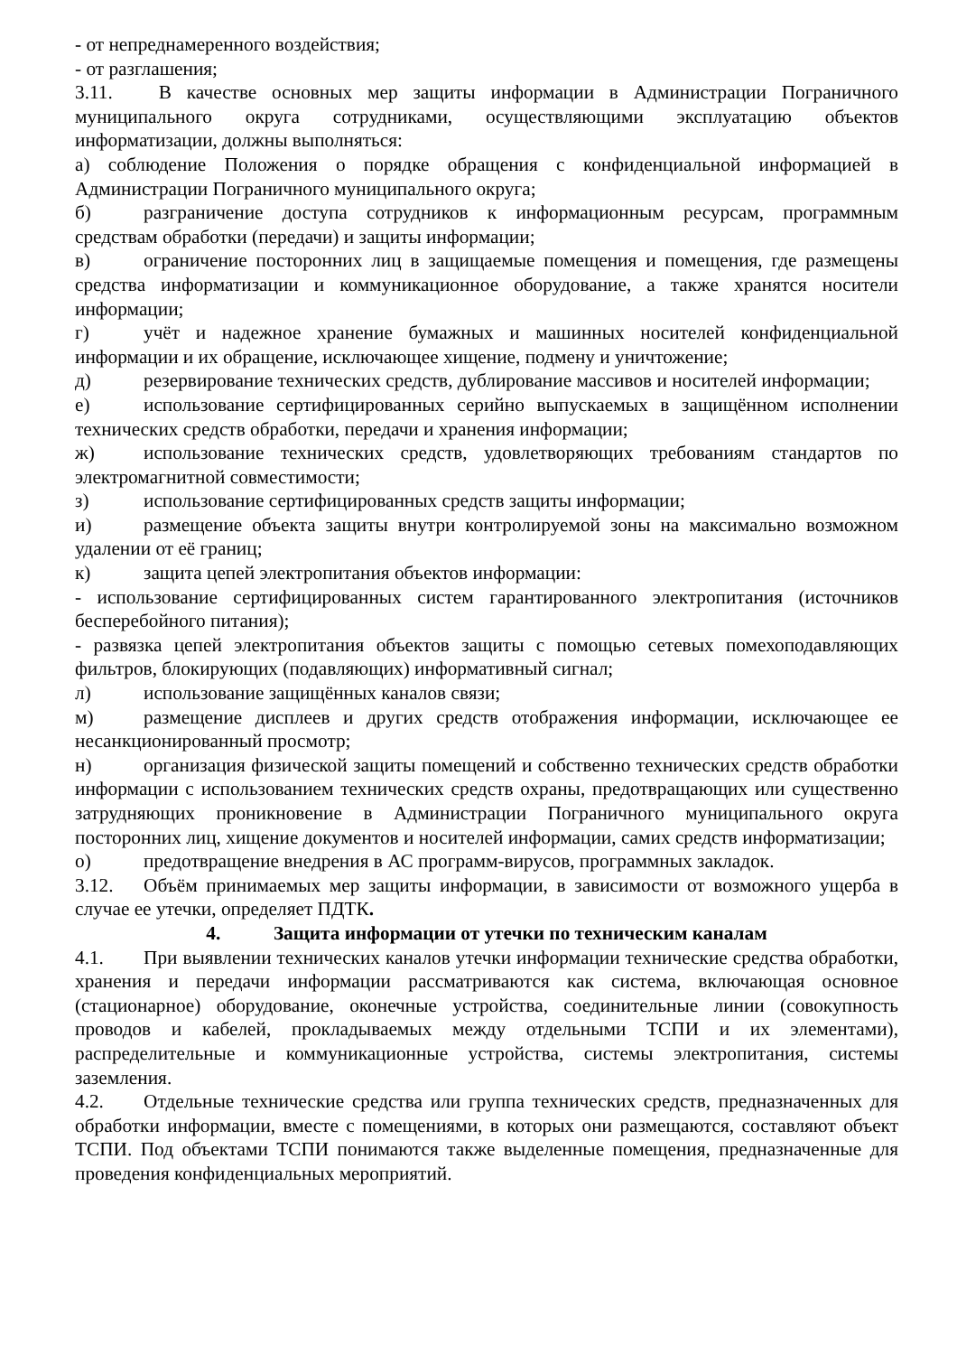- от непреднамеренного воздействия;
- от разглашения;
3.11. В качестве основных мер защиты информации в Администрации Пограничного муниципального округа сотрудниками, осуществляющими эксплуатацию объектов информатизации, должны выполняться:
а) соблюдение Положения о порядке обращения с конфиденциальной информацией в Администрации Пограничного муниципального округа;
б) разграничение доступа сотрудников к информационным ресурсам, программным средствам обработки (передачи) и защиты информации;
в) ограничение посторонних лиц в защищаемые помещения и помещения, где размещены средства информатизации и коммуникационное оборудование, а также хранятся носители информации;
г) учёт и надежное хранение бумажных и машинных носителей конфиденциальной информации и их обращение, исключающее хищение, подмену и уничтожение;
д) резервирование технических средств, дублирование массивов и носителей информации;
е) использование сертифицированных серийно выпускаемых в защищённом исполнении технических средств обработки, передачи и хранения информации;
ж) использование технических средств, удовлетворяющих требованиям стандартов по электромагнитной совместимости;
з) использование сертифицированных средств защиты информации;
и) размещение объекта защиты внутри контролируемой зоны на максимально возможном удалении от её границ;
к) защита цепей электропитания объектов информации:
- использование сертифицированных систем гарантированного электропитания (источников бесперебойного питания);
- развязка цепей электропитания объектов защиты с помощью сетевых помехоподавляющих фильтров, блокирующих (подавляющих) информативный сигнал;
л) использование защищённых каналов связи;
м) размещение дисплеев и других средств отображения информации, исключающее ее несанкционированный просмотр;
н) организация физической защиты помещений и собственно технических средств обработки информации с использованием технических средств охраны, предотвращающих или существенно затрудняющих проникновение в Администрации Пограничного муниципального округа посторонних лиц, хищение документов и носителей информации, самих средств информатизации;
о) предотвращение внедрения в АС программ-вирусов, программных закладок.
3.12. Объём принимаемых мер защиты информации, в зависимости от возможного ущерба в случае ее утечки, определяет ПДТК.
4. Защита информации от утечки по техническим каналам
4.1. При выявлении технических каналов утечки информации технические средства обработки, хранения и передачи информации рассматриваются как система, включающая основное (стационарное) оборудование, оконечные устройства, соединительные линии (совокупность проводов и кабелей, прокладываемых между отдельными ТСПИ и их элементами), распределительные и коммуникационные устройства, системы электропитания, системы заземления.
4.2. Отдельные технические средства или группа технических средств, предназначенных для обработки информации, вместе с помещениями, в которых они размещаются, составляют объект ТСПИ. Под объектами ТСПИ понимаются также выделенные помещения, предназначенные для проведения конфиденциальных мероприятий.